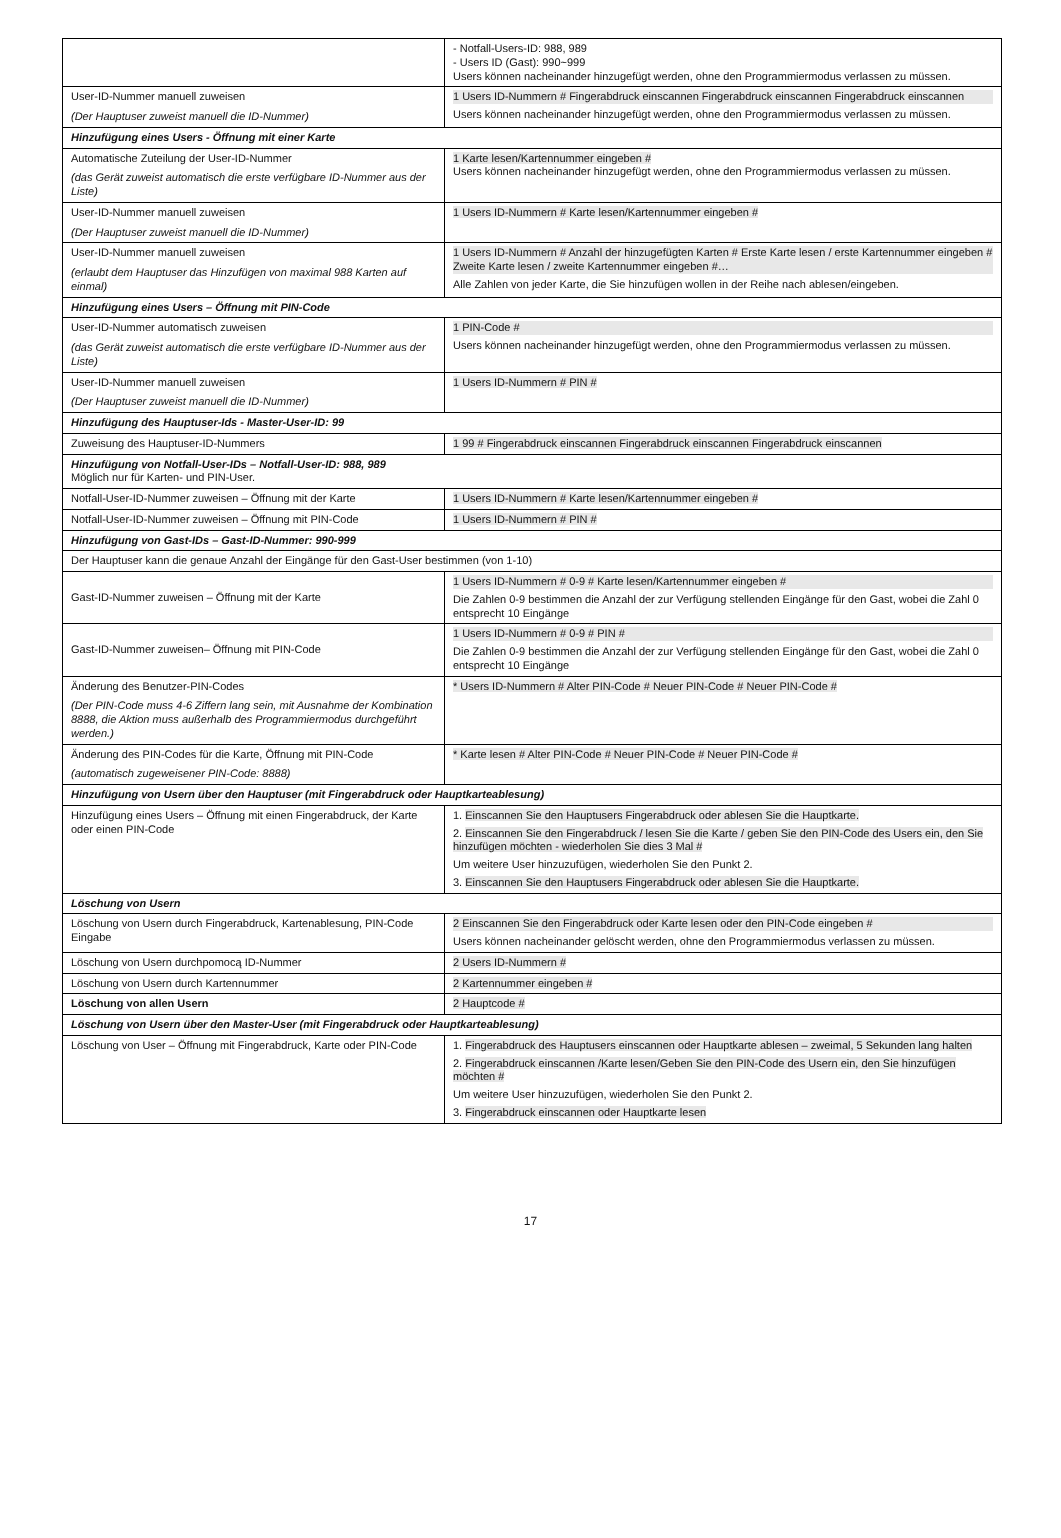| | - Notfall-Users-ID: 988, 989 - Users ID (Gast): 990~999 Users können nacheinander hinzugefügt werden, ohne den Programmiermodus verlassen zu müssen. |
| User-ID-Nummer manuell zuweisen (Der Hauptuser zuweist manuell die ID-Nummer) | 1 Users ID-Nummern # Fingerabdruck einscannen Fingerabdruck einscannen Fingerabdruck einscannen Users können nacheinander hinzugefügt werden, ohne den Programmiermodus verlassen zu müssen. |
| Hinzufügung eines Users - Öffnung mit einer Karte | |
| Automatische Zuteilung der User-ID-Nummer (das Gerät zuweist automatisch die erste verfügbare ID-Nummer aus der Liste) | 1 Karte lesen/Kartennummer eingeben # Users können nacheinander hinzugefügt werden, ohne den Programmiermodus verlassen zu müssen. |
| User-ID-Nummer manuell zuweisen (Der Hauptuser zuweist manuell die ID-Nummer) | 1 Users ID-Nummern # Karte lesen/Kartennummer eingeben # |
| User-ID-Nummer manuell zuweisen (erlaubt dem Hauptuser das Hinzufügen von maximal 988 Karten auf einmal) | 1 Users ID-Nummern # Anzahl der hinzugefügten Karten # Erste Karte lesen / erste Kartennummer eingeben # Zweite Karte lesen / zweite Kartennummer eingeben #… Alle Zahlen von jeder Karte, die Sie hinzufügen wollen in der Reihe nach ablesen/eingeben. |
| Hinzufügung eines Users – Öffnung mit PIN-Code | |
| User-ID-Nummer automatisch zuweisen (das Gerät zuweist automatisch die erste verfügbare ID-Nummer aus der Liste) | 1 PIN-Code # Users können nacheinander hinzugefügt werden, ohne den Programmiermodus verlassen zu müssen. |
| User-ID-Nummer manuell zuweisen (Der Hauptuser zuweist manuell die ID-Nummer) | 1 Users ID-Nummern # PIN # |
| Hinzufügung des Hauptuser-Ids - Master-User-ID: 99 | |
| Zuweisung des Hauptuser-ID-Nummers | 1 99 # Fingerabdruck einscannen Fingerabdruck einscannen Fingerabdruck einscannen |
| Hinzufügung von Notfall-User-IDs – Notfall-User-ID: 988, 989 Möglich nur für Karten- und PIN-User. | |
| Notfall-User-ID-Nummer zuweisen – Öffnung mit der Karte | 1 Users ID-Nummern # Karte lesen/Kartennummer eingeben # |
| Notfall-User-ID-Nummer zuweisen – Öffnung mit PIN-Code | 1 Users ID-Nummern # PIN # |
| Hinzufügung von Gast-IDs – Gast-ID-Nummer: 990-999 | |
| Der Hauptuser kann die genaue Anzahl der Eingänge für den Gast-User bestimmen (von 1-10) | |
| Gast-ID-Nummer zuweisen – Öffnung mit der Karte | 1 Users ID-Nummern # 0-9 # Karte lesen/Kartennummer eingeben # Die Zahlen 0-9 bestimmen die Anzahl der zur Verfügung stellenden Eingänge für den Gast, wobei die Zahl 0 entsprecht 10 Eingänge |
| Gast-ID-Nummer zuweisen– Öffnung mit PIN-Code | 1 Users ID-Nummern # 0-9 # PIN # Die Zahlen 0-9 bestimmen die Anzahl der zur Verfügung stellenden Eingänge für den Gast, wobei die Zahl 0 entsprecht 10 Eingänge |
| Änderung des Benutzer-PIN-Codes (Der PIN-Code muss 4-6 Ziffern lang sein, mit Ausnahme der Kombination 8888, die Aktion muss außerhalb des Programmiermodus durchgeführt werden.) | * Users ID-Nummern # Alter PIN-Code # Neuer PIN-Code # Neuer PIN-Code # |
| Änderung des PIN-Codes für die Karte, Öffnung mit PIN-Code (automatisch zugeweisener PIN-Code: 8888) | * Karte lesen # Alter PIN-Code # Neuer PIN-Code # Neuer PIN-Code # |
| Hinzufügung von Usern über den Hauptuser (mit Fingerabdruck oder Hauptkarteablesung) | |
| Hinzufügung eines Users – Öffnung mit einen Fingerabdruck, der Karte oder einen PIN-Code | 1. Einscannen Sie den Hauptusers Fingerabdruck oder ablesen Sie die Hauptkarte. 2. Einscannen Sie den Fingerabdruck / lesen Sie die Karte / geben Sie den PIN-Code des Users ein, den Sie hinzufügen möchten - wiederholen Sie dies 3 Mal # Um weitere User hinzuzufügen, wiederholen Sie den Punkt 2. 3. Einscannen Sie den Hauptusers Fingerabdruck oder ablesen Sie die Hauptkarte. |
| Löschung von Usern | |
| Löschung von Usern durch Fingerabdruck, Kartenablesung, PIN-Code Eingabe | 2 Einscannen Sie den Fingerabdruck oder Karte lesen oder den PIN-Code eingeben # Users können nacheinander gelöscht werden, ohne den Programmiermodus verlassen zu müssen. |
| Löschung von Usern durchpomocą ID-Nummer | 2 Users ID-Nummern # |
| Löschung von Usern durch Kartennummer | 2 Kartennummer eingeben # |
| Löschung von allen Usern | 2 Hauptcode # |
| Löschung von Usern über den Master-User (mit Fingerabdruck oder Hauptkarteablesung) | |
| Löschung von User – Öffnung mit Fingerabdruck, Karte oder PIN-Code | 1. Fingerabdruck des Hauptusers einscannen oder Hauptkarte ablesen – zweimal, 5 Sekunden lang halten 2. Fingerabdruck einscannen /Karte lesen/Geben Sie den PIN-Code des Usern ein, den Sie hinzufügen möchten # Um weitere User hinzuzufügen, wiederholen Sie den Punkt 2. 3. Fingerabdruck einscannen oder Hauptkarte lesen |
17